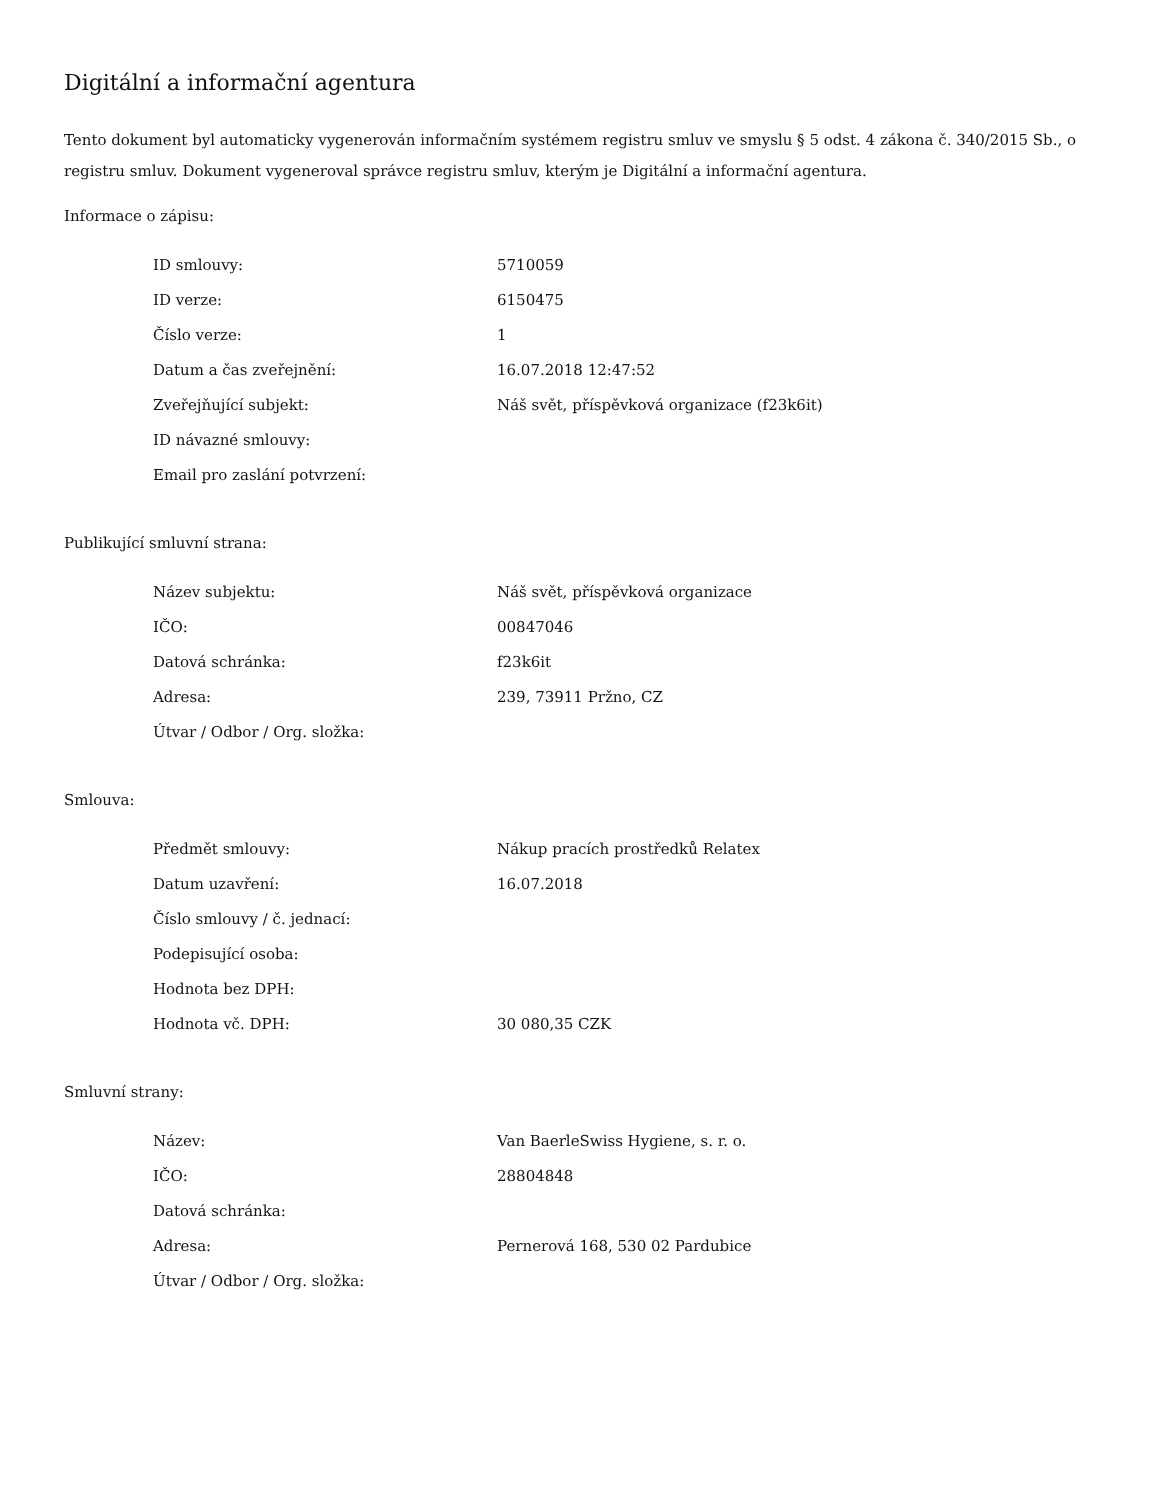Digitální a informační agentura
Tento dokument byl automaticky vygenerován informačním systémem registru smluv ve smyslu § 5 odst. 4 zákona č. 340/2015 Sb., o registru smluv. Dokument vygeneroval správce registru smluv, kterým je Digitální a informační agentura.
Informace o zápisu:
| ID smlouvy: | 5710059 |
| ID verze: | 6150475 |
| Číslo verze: | 1 |
| Datum a čas zveřejnění: | 16.07.2018 12:47:52 |
| Zveřejňující subjekt: | Náš svět, příspěvková organizace (f23k6it) |
| ID návazné smlouvy: | |
| Email pro zaslání potvrzení: | |
Publikující smluvní strana:
| Název subjektu: | Náš svět, příspěvková organizace |
| IČO: | 00847046 |
| Datová schránka: | f23k6it |
| Adresa: | 239, 73911 Pržno, CZ |
| Útvar / Odbor / Org. složka: | |
Smlouva:
| Předmět smlouvy: | Nákup pracích prostředků Relatex |
| Datum uzavření: | 16.07.2018 |
| Číslo smlouvy / č. jednací: | |
| Podepisující osoba: | |
| Hodnota bez DPH: | |
| Hodnota vč. DPH: | 30 080,35 CZK |
Smluvní strany:
| Název: | Van BaerleSwiss Hygiene, s. r. o. |
| IČO: | 28804848 |
| Datová schránka: | |
| Adresa: | Pernerová 168, 530 02 Pardubice |
| Útvar / Odbor / Org. složka: | |